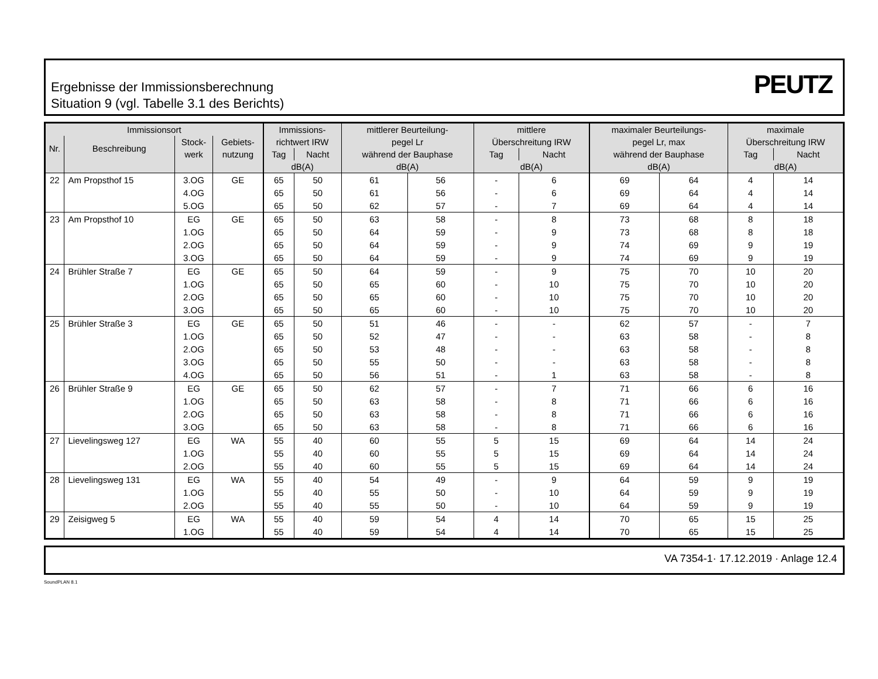Ergebnisse der Immissionsberechnung
Situation 9 (vgl. Tabelle 3.1 des Berichts)
PEUTZ
| Immissionsort | | | | Immissions- | | mittlerer Beurteilung- | | mittlere | | maximaler Beurteilungs- | | maximale | |
| --- | --- | --- | --- | --- | --- | --- | --- | --- | --- | --- | --- | --- | --- |
| Nr. | Beschreibung | Stock- | Gebiets- | richtwert IRW | | pegel Lr | | Überschreitung IRW | | pegel Lr, max | | Überschreitung IRW | |
| | | werk | nutzung | Tag | Nacht | während der Bauphase | | Tag | Nacht | während der Bauphase | | Tag | Nacht |
| | | | | dB(A) | | dB(A) | | dB(A) | | dB(A) | | dB(A) | |
| 22 | Am Propsthof 15 | 3.OG | GE | 65 | 50 | 61 | 56 | - | 6 | 69 | 64 | 4 | 14 |
| | | 4.OG | | 65 | 50 | 61 | 56 | - | 6 | 69 | 64 | 4 | 14 |
| | | 5.OG | | 65 | 50 | 62 | 57 | - | 7 | 69 | 64 | 4 | 14 |
| 23 | Am Propsthof 10 | EG | GE | 65 | 50 | 63 | 58 | - | 8 | 73 | 68 | 8 | 18 |
| | | 1.OG | | 65 | 50 | 64 | 59 | - | 9 | 73 | 68 | 8 | 18 |
| | | 2.OG | | 65 | 50 | 64 | 59 | - | 9 | 74 | 69 | 9 | 19 |
| | | 3.OG | | 65 | 50 | 64 | 59 | - | 9 | 74 | 69 | 9 | 19 |
| 24 | Brühler Straße 7 | EG | GE | 65 | 50 | 64 | 59 | - | 9 | 75 | 70 | 10 | 20 |
| | | 1.OG | | 65 | 50 | 65 | 60 | - | 10 | 75 | 70 | 10 | 20 |
| | | 2.OG | | 65 | 50 | 65 | 60 | - | 10 | 75 | 70 | 10 | 20 |
| | | 3.OG | | 65 | 50 | 65 | 60 | - | 10 | 75 | 70 | 10 | 20 |
| 25 | Brühler Straße 3 | EG | GE | 65 | 50 | 51 | 46 | - | - | 62 | 57 | - | 7 |
| | | 1.OG | | 65 | 50 | 52 | 47 | - | - | 63 | 58 | - | 8 |
| | | 2.OG | | 65 | 50 | 53 | 48 | - | - | 63 | 58 | - | 8 |
| | | 3.OG | | 65 | 50 | 55 | 50 | - | - | 63 | 58 | - | 8 |
| | | 4.OG | | 65 | 50 | 56 | 51 | - | 1 | 63 | 58 | - | 8 |
| 26 | Brühler Straße 9 | EG | GE | 65 | 50 | 62 | 57 | - | 7 | 71 | 66 | 6 | 16 |
| | | 1.OG | | 65 | 50 | 63 | 58 | - | 8 | 71 | 66 | 6 | 16 |
| | | 2.OG | | 65 | 50 | 63 | 58 | - | 8 | 71 | 66 | 6 | 16 |
| | | 3.OG | | 65 | 50 | 63 | 58 | - | 8 | 71 | 66 | 6 | 16 |
| 27 | Lievelingsweg 127 | EG | WA | 55 | 40 | 60 | 55 | 5 | 15 | 69 | 64 | 14 | 24 |
| | | 1.OG | | 55 | 40 | 60 | 55 | 5 | 15 | 69 | 64 | 14 | 24 |
| | | 2.OG | | 55 | 40 | 60 | 55 | 5 | 15 | 69 | 64 | 14 | 24 |
| 28 | Lievelingsweg 131 | EG | WA | 55 | 40 | 54 | 49 | - | 9 | 64 | 59 | 9 | 19 |
| | | 1.OG | | 55 | 40 | 55 | 50 | - | 10 | 64 | 59 | 9 | 19 |
| | | 2.OG | | 55 | 40 | 55 | 50 | - | 10 | 64 | 59 | 9 | 19 |
| 29 | Zeisigweg 5 | EG | WA | 55 | 40 | 59 | 54 | 4 | 14 | 70 | 65 | 15 | 25 |
| | | 1.OG | | 55 | 40 | 59 | 54 | 4 | 14 | 70 | 65 | 15 | 25 |
VA 7354-1· 17.12.2019 · Anlage 12.4
SoundPLAN 8.1